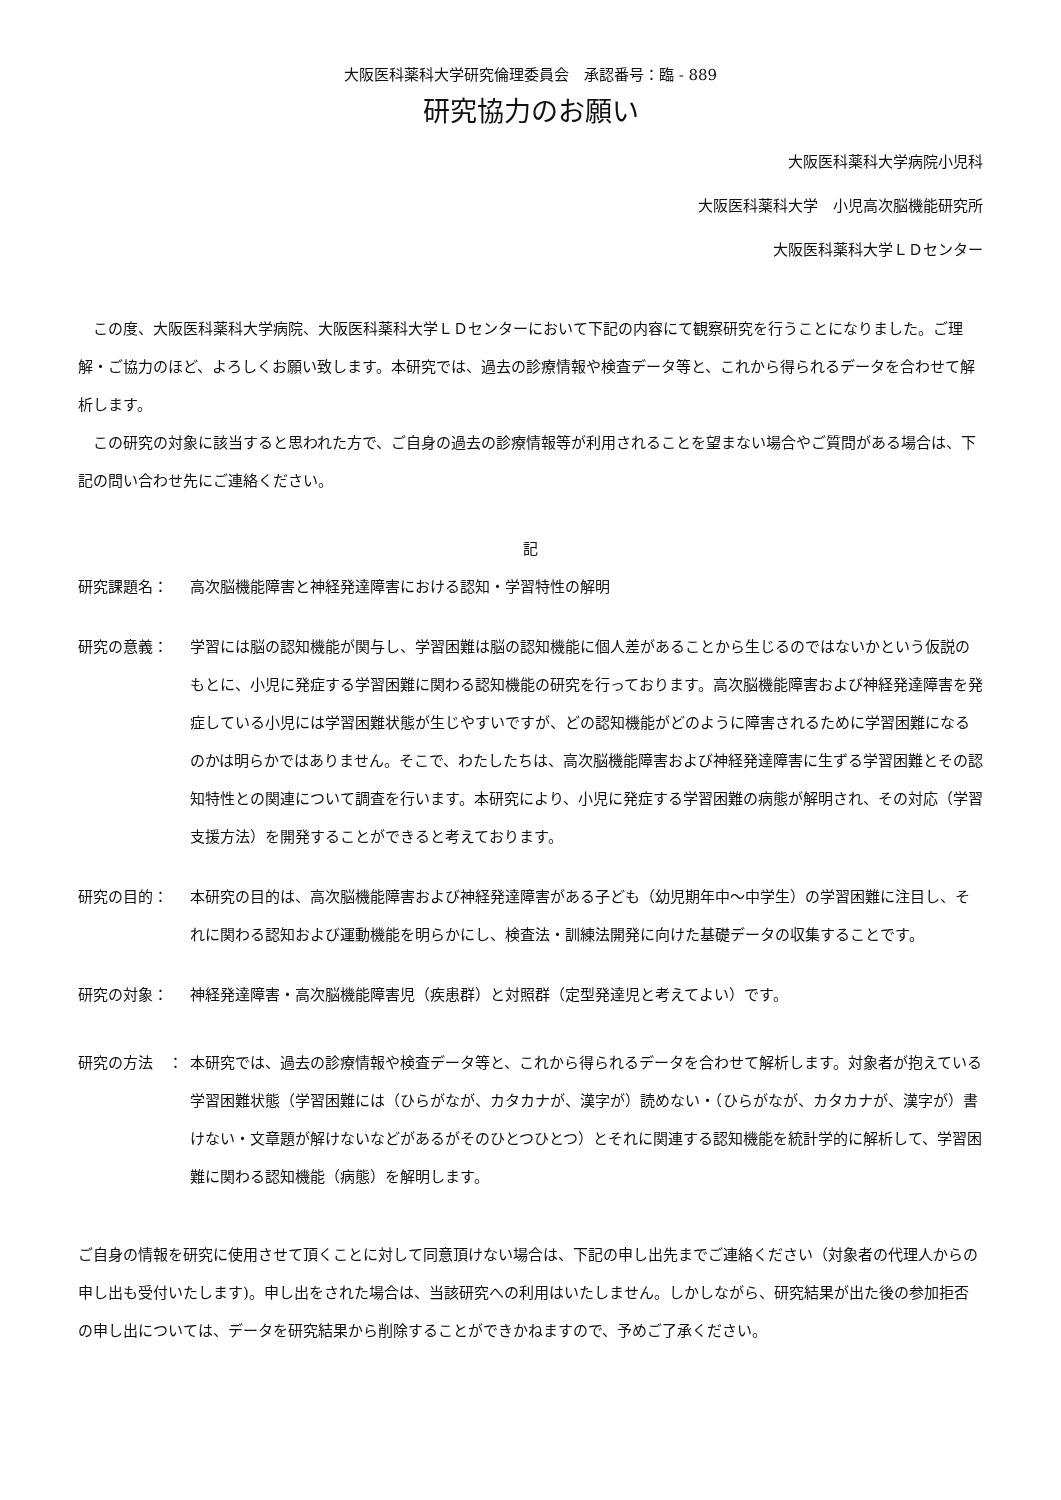大阪医科薬科大学研究倫理委員会　承認番号：臨 - 889
研究協力のお願い
大阪医科薬科大学病院小児科
大阪医科薬科大学　小児高次脳機能研究所
大阪医科薬科大学ＬＤセンター
この度、大阪医科薬科大学病院、大阪医科薬科大学ＬＤセンターにおいて下記の内容にて観察研究を行うことになりました。ご理解・ご協力のほど、よろしくお願い致します。本研究では、過去の診療情報や検査データ等と、これから得られるデータを合わせて解析します。
この研究の対象に該当すると思われた方で、ご自身の過去の診療情報等が利用されることを望まない場合やご質問がある場合は、下記の問い合わせ先にご連絡ください。
記
研究課題名： 高次脳機能障害と神経発達障害における認知・学習特性の解明
研究の意義： 学習には脳の認知機能が関与し、学習困難は脳の認知機能に個人差があることから生じるのではないかという仮説のもとに、小児に発症する学習困難に関わる認知機能の研究を行っております。高次脳機能障害および神経発達障害を発症している小児には学習困難状態が生じやすいですが、どの認知機能がどのように障害されるために学習困難になるのかは明らかではありません。そこで、わたしたちは、高次脳機能障害および神経発達障害に生ずる学習困難とその認知特性との関連について調査を行います。本研究により、小児に発症する学習困難の病態が解明され、その対応（学習支援方法）を開発することができると考えております。
研究の目的： 本研究の目的は、高次脳機能障害および神経発達障害がある子ども（幼児期年中～中学生）の学習困難に注目し、それに関わる認知および運動機能を明らかにし、検査法・訓練法開発に向けた基礎データの収集することです。
研究の対象： 神経発達障害・高次脳機能障害児（疾患群）と対照群（定型発達児と考えてよい）です。
研究の方法　： 本研究では、過去の診療情報や検査データ等と、これから得られるデータを合わせて解析します。対象者が抱えている学習困難状態（学習困難には（ひらがなが、カタカナが、漢字が）読めない・（ひらがなが、カタカナが、漢字が）書けない・文章題が解けないなどがあるがそのひとつひとつ）とそれに関連する認知機能を統計学的に解析して、学習困難に関わる認知機能（病態）を解明します。
ご自身の情報を研究に使用させて頂くことに対して同意頂けない場合は、下記の申し出先までご連絡ください（対象者の代理人からの申し出も受付いたします)。申し出をされた場合は、当該研究への利用はいたしません。しかしながら、研究結果が出た後の参加拒否の申し出については、データを研究結果から削除することができかねますので、予めご了承ください。